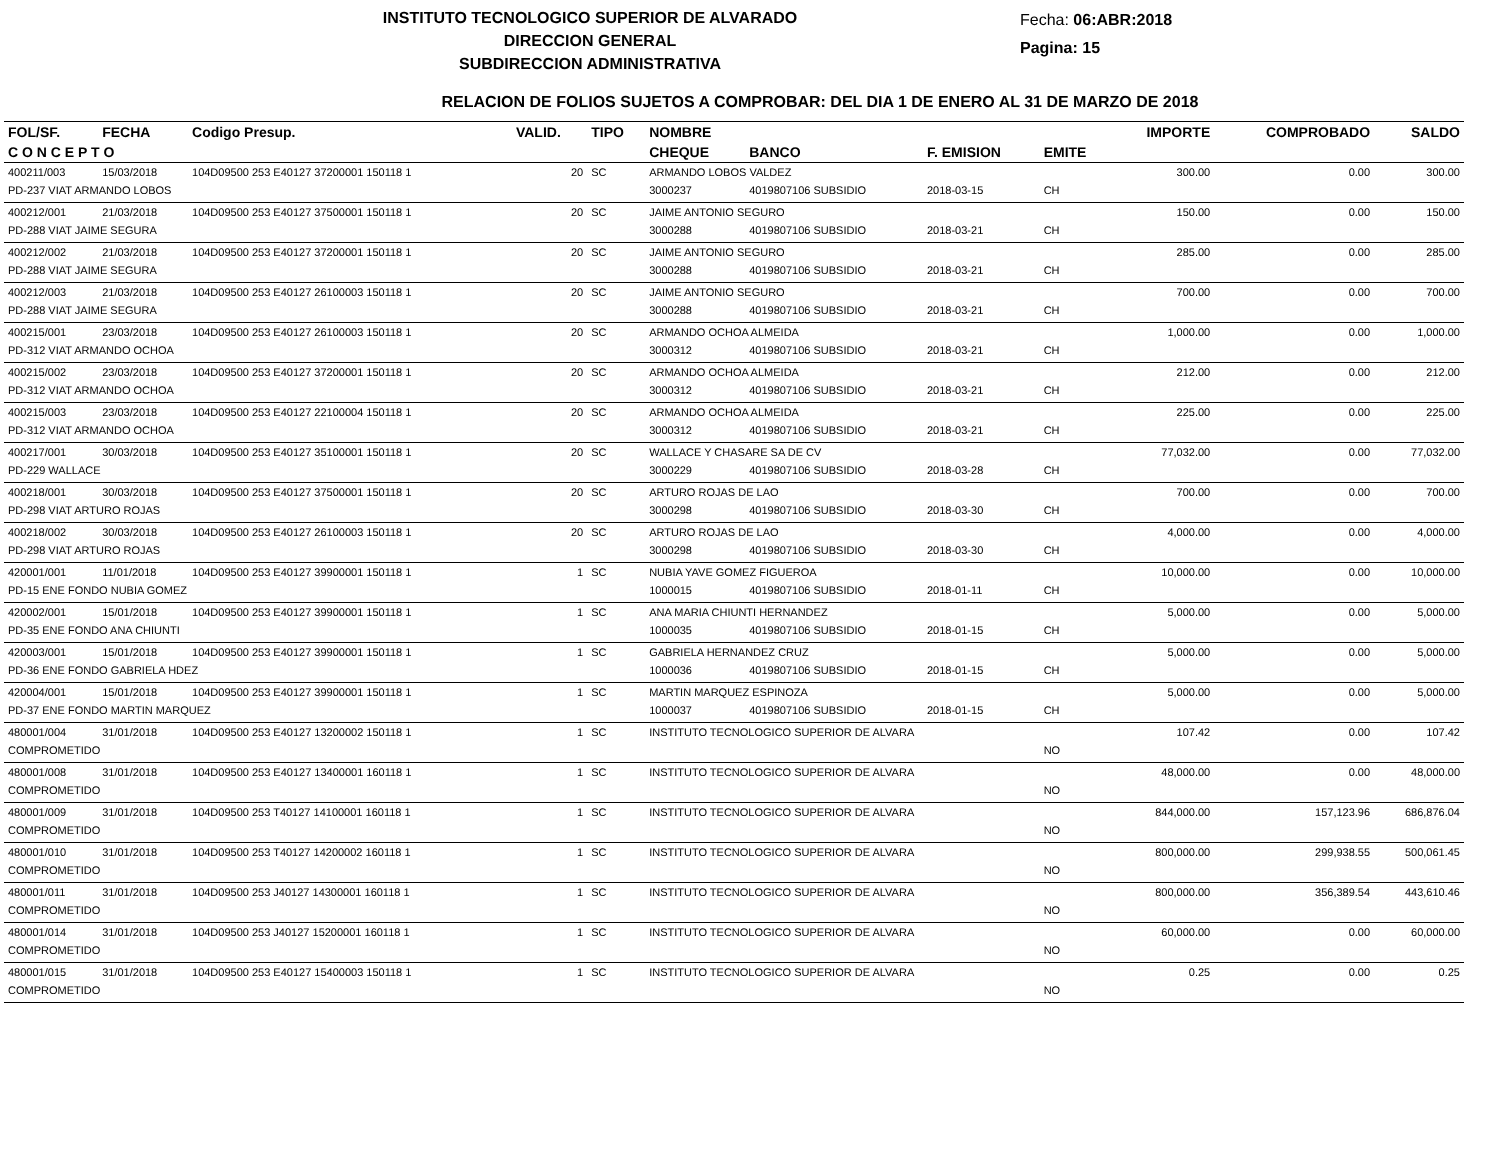INSTITUTO TECNOLOGICO SUPERIOR DE ALVARADO
DIRECCION GENERAL
SUBDIRECCION ADMINISTRATIVA
Fecha: 06:ABR:2018
Pagina: 15
RELACION DE FOLIOS SUJETOS A COMPROBAR: DEL DIA 1 DE ENERO AL 31 DE MARZO DE 2018
| FOL/SF. | FECHA | Codigo Presup. | VALID. | TIPO | NOMBRE | | | | IMPORTE | COMPROBADO | SALDO |
| --- | --- | --- | --- | --- | --- | --- | --- | --- | --- | --- | --- |
| C O N C E P T O | | | | | CHEQUE | BANCO | F. EMISION | EMITE | | | |
| 400211/003 | 15/03/2018 | 104D09500 253 E40127 37200001 150118 1 | 20 | SC | ARMANDO LOBOS VALDEZ | | | | 300.00 | 0.00 | 300.00 |
| PD-237 VIAT ARMANDO LOBOS | | | | | 3000237 | 4019807106 SUBSIDIO | 2018-03-15 | CH | | | |
| 400212/001 | 21/03/2018 | 104D09500 253 E40127 37500001 150118 1 | 20 | SC | JAIME ANTONIO SEGURO | | | | 150.00 | 0.00 | 150.00 |
| PD-288 VIAT JAIME SEGURA | | | | | 3000288 | 4019807106 SUBSIDIO | 2018-03-21 | CH | | | |
| 400212/002 | 21/03/2018 | 104D09500 253 E40127 37200001 150118 1 | 20 | SC | JAIME ANTONIO SEGURO | | | | 285.00 | 0.00 | 285.00 |
| PD-288 VIAT JAIME SEGURA | | | | | 3000288 | 4019807106 SUBSIDIO | 2018-03-21 | CH | | | |
| 400212/003 | 21/03/2018 | 104D09500 253 E40127 26100003 150118 1 | 20 | SC | JAIME ANTONIO SEGURO | | | | 700.00 | 0.00 | 700.00 |
| PD-288 VIAT JAIME SEGURA | | | | | 3000288 | 4019807106 SUBSIDIO | 2018-03-21 | CH | | | |
| 400215/001 | 23/03/2018 | 104D09500 253 E40127 26100003 150118 1 | 20 | SC | ARMANDO OCHOA ALMEIDA | | | | 1,000.00 | 0.00 | 1,000.00 |
| PD-312 VIAT ARMANDO OCHOA | | | | | 3000312 | 4019807106 SUBSIDIO | 2018-03-21 | CH | | | |
| 400215/002 | 23/03/2018 | 104D09500 253 E40127 37200001 150118 1 | 20 | SC | ARMANDO OCHOA ALMEIDA | | | | 212.00 | 0.00 | 212.00 |
| PD-312 VIAT ARMANDO OCHOA | | | | | 3000312 | 4019807106 SUBSIDIO | 2018-03-21 | CH | | | |
| 400215/003 | 23/03/2018 | 104D09500 253 E40127 22100004 150118 1 | 20 | SC | ARMANDO OCHOA ALMEIDA | | | | 225.00 | 0.00 | 225.00 |
| PD-312 VIAT ARMANDO OCHOA | | | | | 3000312 | 4019807106 SUBSIDIO | 2018-03-21 | CH | | | |
| 400217/001 | 30/03/2018 | 104D09500 253 E40127 35100001 150118 1 | 20 | SC | WALLACE Y CHASARE SA DE CV | | | | 77,032.00 | 0.00 | 77,032.00 |
| PD-229 WALLACE | | | | | 3000229 | 4019807106 SUBSIDIO | 2018-03-28 | CH | | | |
| 400218/001 | 30/03/2018 | 104D09500 253 E40127 37500001 150118 1 | 20 | SC | ARTURO ROJAS DE LAO | | | | 700.00 | 0.00 | 700.00 |
| PD-298 VIAT ARTURO ROJAS | | | | | 3000298 | 4019807106 SUBSIDIO | 2018-03-30 | CH | | | |
| 400218/002 | 30/03/2018 | 104D09500 253 E40127 26100003 150118 1 | 20 | SC | ARTURO ROJAS DE LAO | | | | 4,000.00 | 0.00 | 4,000.00 |
| PD-298 VIAT ARTURO ROJAS | | | | | 3000298 | 4019807106 SUBSIDIO | 2018-03-30 | CH | | | |
| 420001/001 | 11/01/2018 | 104D09500 253 E40127 39900001 150118 1 | 1 | SC | NUBIA YAVE GOMEZ FIGUEROA | | | | 10,000.00 | 0.00 | 10,000.00 |
| PD-15 ENE FONDO NUBIA GOMEZ | | | | | 1000015 | 4019807106 SUBSIDIO | 2018-01-11 | CH | | | |
| 420002/001 | 15/01/2018 | 104D09500 253 E40127 39900001 150118 1 | 1 | SC | ANA MARIA CHIUNTI HERNANDEZ | | | | 5,000.00 | 0.00 | 5,000.00 |
| PD-35 ENE FONDO ANA CHIUNTI | | | | | 1000035 | 4019807106 SUBSIDIO | 2018-01-15 | CH | | | |
| 420003/001 | 15/01/2018 | 104D09500 253 E40127 39900001 150118 1 | 1 | SC | GABRIELA HERNANDEZ CRUZ | | | | 5,000.00 | 0.00 | 5,000.00 |
| PD-36 ENE FONDO GABRIELA HDEZ | | | | | 1000036 | 4019807106 SUBSIDIO | 2018-01-15 | CH | | | |
| 420004/001 | 15/01/2018 | 104D09500 253 E40127 39900001 150118 1 | 1 | SC | MARTIN MARQUEZ ESPINOZA | | | | 5,000.00 | 0.00 | 5,000.00 |
| PD-37 ENE FONDO MARTIN MARQUEZ | | | | | 1000037 | 4019807106 SUBSIDIO | 2018-01-15 | CH | | | |
| 480001/004 | 31/01/2018 | 104D09500 253 E40127 13200002 150118 1 | 1 | SC | INSTITUTO TECNOLOGICO SUPERIOR DE ALVARA | | | | 107.42 | 0.00 | 107.42 |
| COMPROMETIDO | | | | | | | | NO | | | |
| 480001/008 | 31/01/2018 | 104D09500 253 E40127 13400001 160118 1 | 1 | SC | INSTITUTO TECNOLOGICO SUPERIOR DE ALVARA | | | | 48,000.00 | 0.00 | 48,000.00 |
| COMPROMETIDO | | | | | | | | NO | | | |
| 480001/009 | 31/01/2018 | 104D09500 253 T40127 14100001 160118 1 | 1 | SC | INSTITUTO TECNOLOGICO SUPERIOR DE ALVARA | | | | 844,000.00 | 157,123.96 | 686,876.04 |
| COMPROMETIDO | | | | | | | | NO | | | |
| 480001/010 | 31/01/2018 | 104D09500 253 T40127 14200002 160118 1 | 1 | SC | INSTITUTO TECNOLOGICO SUPERIOR DE ALVARA | | | | 800,000.00 | 299,938.55 | 500,061.45 |
| COMPROMETIDO | | | | | | | | NO | | | |
| 480001/011 | 31/01/2018 | 104D09500 253 J40127 14300001 160118 1 | 1 | SC | INSTITUTO TECNOLOGICO SUPERIOR DE ALVARA | | | | 800,000.00 | 356,389.54 | 443,610.46 |
| COMPROMETIDO | | | | | | | | NO | | | |
| 480001/014 | 31/01/2018 | 104D09500 253 J40127 15200001 160118 1 | 1 | SC | INSTITUTO TECNOLOGICO SUPERIOR DE ALVARA | | | | 60,000.00 | 0.00 | 60,000.00 |
| COMPROMETIDO | | | | | | | | NO | | | |
| 480001/015 | 31/01/2018 | 104D09500 253 E40127 15400003 150118 1 | 1 | SC | INSTITUTO TECNOLOGICO SUPERIOR DE ALVARA | | | | 0.25 | 0.00 | 0.25 |
| COMPROMETIDO | | | | | | | | NO | | | |